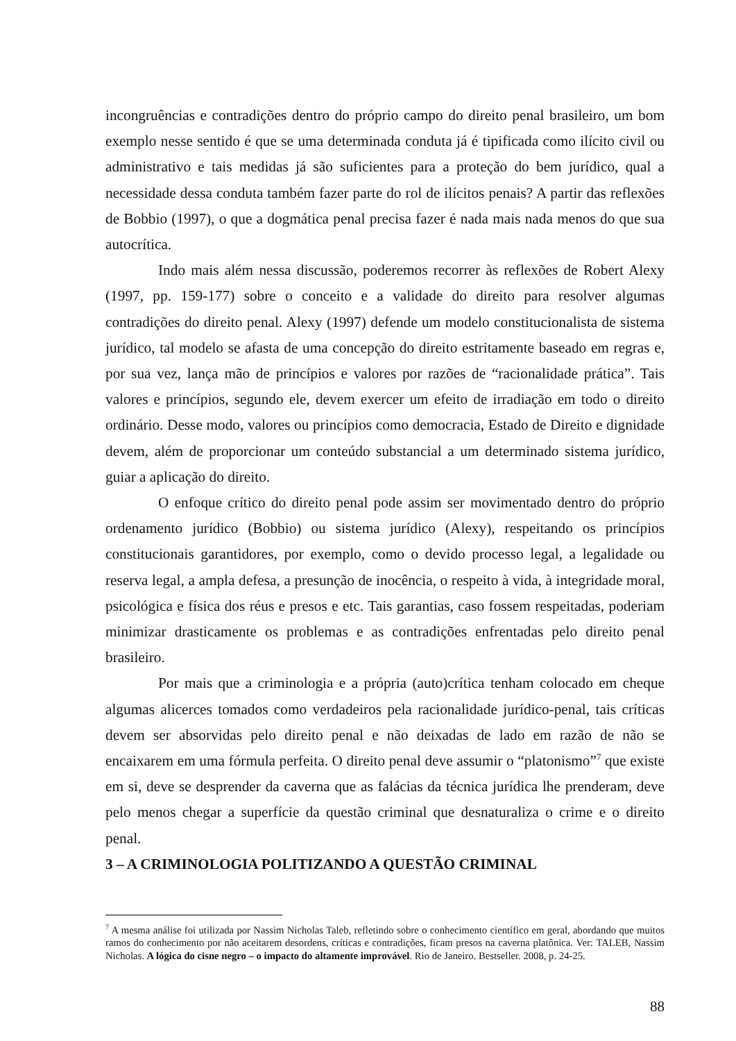incongruências e contradições dentro do próprio campo do direito penal brasileiro, um bom exemplo nesse sentido é que se uma determinada conduta já é tipificada como ilícito civil ou administrativo e tais medidas já são suficientes para a proteção do bem jurídico, qual a necessidade dessa conduta também fazer parte do rol de ilícitos penais? A partir das reflexões de Bobbio (1997), o que a dogmática penal precisa fazer é nada mais nada menos do que sua autocrítica.
Indo mais além nessa discussão, poderemos recorrer às reflexões de Robert Alexy (1997, pp. 159-177) sobre o conceito e a validade do direito para resolver algumas contradições do direito penal. Alexy (1997) defende um modelo constitucionalista de sistema jurídico, tal modelo se afasta de uma concepção do direito estritamente baseado em regras e, por sua vez, lança mão de princípios e valores por razões de “racionalidade prática”. Tais valores e princípios, segundo ele, devem exercer um efeito de irradiação em todo o direito ordinário. Desse modo, valores ou princípios como democracia, Estado de Direito e dignidade devem, além de proporcionar um conteúdo substancial a um determinado sistema jurídico, guiar a aplicação do direito.
O enfoque crítico do direito penal pode assim ser movimentado dentro do próprio ordenamento jurídico (Bobbio) ou sistema jurídico (Alexy), respeitando os princípios constitucionais garantidores, por exemplo, como o devido processo legal, a legalidade ou reserva legal, a ampla defesa, a presunção de inocência, o respeito à vida, à integridade moral, psicológica e física dos réus e presos e etc. Tais garantias, caso fossem respeitadas, poderiam minimizar drasticamente os problemas e as contradições enfrentadas pelo direito penal brasileiro.
Por mais que a criminologia e a própria (auto)crítica tenham colocado em cheque algumas alicerces tomados como verdadeiros pela racionalidade jurídico-penal, tais críticas devem ser absorvidas pelo direito penal e não deixadas de lado em razão de não se encaixarem em uma fórmula perfeita. O direito penal deve assumir o “platonismo”<sup>7</sup> que existe em si, deve se desprender da caverna que as falácias da técnica jurídica lhe prenderam, deve pelo menos chegar a superfície da questão criminal que desnaturaliza o crime e o direito penal.
3 – A CRIMINOLOGIA POLITIZANDO A QUESTÃO CRIMINAL
<sup>7</sup> A mesma análise foi utilizada por Nassim Nicholas Taleb, refletindo sobre o conhecimento científico em geral, abordando que muitos ramos do conhecimento por não aceitarem desordens, críticas e contradições, ficam presos na caverna platônica. Ver: TALEB, Nassim Nicholas. A lógica do cisne negro – o impacto do altamente improvável. Rio de Janeiro. Bestseller. 2008, p. 24-25.
88